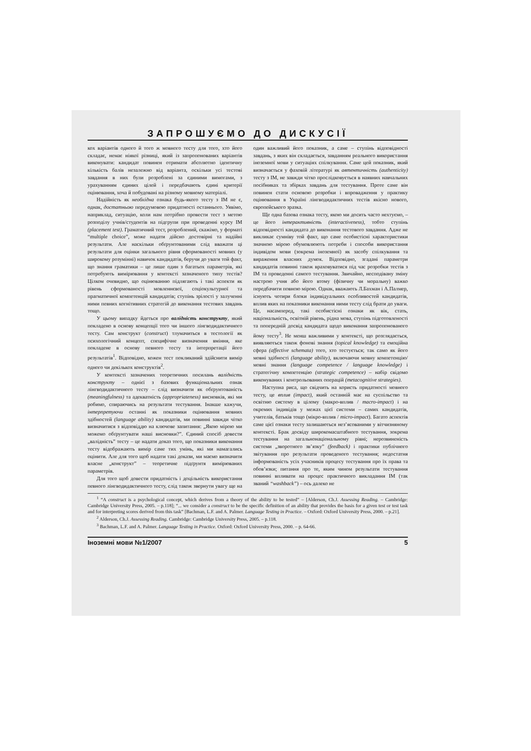ЗАПРОШУЄМО ДО ДИСКУСІЇ
кох варіантів одного й того ж мовного тесту для того, хто його складає, немає ніякої різниці, який із запропонованих варіантів виконувати: кандидат повинен отримати абсолютно ідентичну кількість балів незалежно від варіанта, оскільки усі тестові завдання в них були розроблені за єдиними вимогами, з урахуванням єдиних цілей і передбачають єдині критерії оцінювання, хоча й побудовані на різному мовному матеріалі.
Надійність як необхідна ознака будь-якого тесту з ІМ не є, однак, достатньою передумовою придатності останнього. Уявімо, наприклад, ситуацію, коли нам потрібно провести тест з метою розподілу учнів/студентів на підгрупи при проведенні курсу ІМ (placement test). Граматичний тест, розроблений, скажімо, у форматі “multiple choice”, може надати дійсно достовірні та надійні результати. Але наскільки обґрунтованими слід вважати ці результати для оцінки загального рівня сформованості мовних (у широкому розумінні) навичок кандидатів, беручи до уваги той факт, що знання граматики – це лише один з багатьох параметрів, які потребують вимірювання у контексті зазначеного типу тестів? Цілком очевидно, що оцінюванню підлягають і такі аспекти як рівень сформованості мовленнєвої, соціокультурної та прагматичної компетенцій кандидатів; ступінь зрілості у залученні ними певних когнітивних стратегій до виконання тестових завдань тощо.
У цьому випадку йдеться про валідність конструкту, який покладено в основу концепції того чи іншого лінгводидактичного тесту. Сам конструкт (construct) тлумачиться в тестології як психологічний концепт, специфічне визначення вміння, яке покладене в основу певного тесту та інтерпретації його результатів<sup>1</sup>. Відповідно, кожен тест покликаний здійснити вимір одного чи декількох конструктів<sup>2</sup>.
У контексті зазначених теоретичних посилань валідність конструкту – однієї з базових функціональних ознак лінгводидактичного тесту – слід визначити як обґрунтованість (meaningfulness) та адекватність (appropriateness) висновків, які ми робимо, спираючись на результати тестування. Інакше кажучи, інтерпретуючи останні як показники оцінювання мовних здібностей (language ability) кандидатів, ми повинні завжди чітко визначитися з відповіддю на ключове запитання: „Якою мірою ми можемо обґрунтувати наші висновки?”. Єдиний спосіб довести „валідність” тесту – це надати доказ того, що показники виконання тесту відображають вимір саме тих умінь, які ми намагались оцінити. Але для того щоб надати такі докази, ми маємо визначити власне „конструкт” – теоретичне підґрунтя вимірюваних параметрів.
Для того щоб довести придатність і доцільність використання певного лінгводидактичного тесту, слід також звернути увагу ще на один важливий його показник, а саме – ступінь відповідності завдань, з яких він складається, завданням реального використання іноземної мови у ситуаціях спілкування. Саме цей показник, який визначається у фаховій літературі як автентичність (authenticity) тесту з ІМ, не завжди чітко прослідковується в наявних навчальних посібниках та збірках завдань для тестування. Проте саме він повинен стати основою розробки і впровадження у практику оцінювання в Україні лінгводидактичних тестів якісно нового, європейського зразка.
Ще одна базова ознака тесту, якою ми досить часто нехтуємо, – це його інтерактивність (interactiveness), тобто ступінь відповідності кандидата до виконання тестового завдання. Адже не викликає сумніву той факт, що саме особистісні характеристики значною мірою обумовлюють потреби і способи використання індивідом мови (зокрема іноземної) як засобу спілкування та вираження власних думок. Відповідно, згадані параметри кандидатів повинні також враховуватися під час розробки тестів з ІМ та проведенні самого тестування. Звичайно, несподівану зміну настрою учня або його втому (фізичну чи моральну) важко передбачити повною мірою. Однак, вважають Л.Бахман і А.Палмер, існують чотири блоки індивідуальних особливостей кандидатів, вплив яких на показники виконання ними тесту слід брати до уваги. Це, насамперед, такі особистісні ознаки як вік, стать, національність, освітній рівень, рідна мова, ступінь підготовленості та попередній досвід кандидата щодо виконання запропонованого йому тесту<sup>3</sup>. Не менш важливими у контексті, що розглядається, виявляються також фонові знання (topical knowledge) та емоційна сфера (affective schemata) того, хто тестується; так само як його мовні здібності (language ability), включаючи мовну компетенцію/мовні знання (language competence / language knowledge) і стратегічну компетенцію (strategic competence) – набір свідомо виконуваних і контрольованих операцій (metacognitive strategies).
Наступна риса, що свідчить на користь придатності мовного тесту, це вплив (impact), який останній має на суспільство та освітню систему в цілому (макро-вплив / macro-impact) і на окремих індивідів у межах цієї системи – самих кандидатів, учителів, батьків тощо (мікро-вплив / micro-impact). Багато аспектів саме цієї ознаки тесту залишаються нез’ясованими у вітчизняному контексті. Брак досвіду широкомасштабного тестування, зокрема тестування на загальнонаціональному рівні; нерозвиненість системи „зворотного зв’язку” (feedback) і практики публічного звітування про результати проведеного тестування; недостатня інформованість усіх учасників процесу тестування про їх права та обов’язки; питання про те, яким чином результати тестування повинні впливати на процес практичного викладання ІМ (так званий “washback”) – ось далеко не
<sup>1</sup> “A construct is a psychological concept, which derives from a theory of the ability to be tested” – [Alderson, Ch.J. Assessing Reading. – Cambridge: Cambridge University Press, 2005. – p.118]; “... we consider a construct to be the specific definition of an ability that provides the basis for a given test or test task and for interpreting scores derived from this task” [Bachman, L.F. and A. Palmer. Language Testing in Practice. – Oxford: Oxford University Press, 2000. – p.21].
<sup>2</sup> Alderson, Ch.J. Assessing Reading. Cambridge: Cambridge University Press, 2005. – p.118.
<sup>3</sup> Bachman, L.F. and A. Palmer. Language Testing in Practice. Oxford: Oxford University Press, 2000. – p. 64-66.
Іноземні мови №1/2007 5